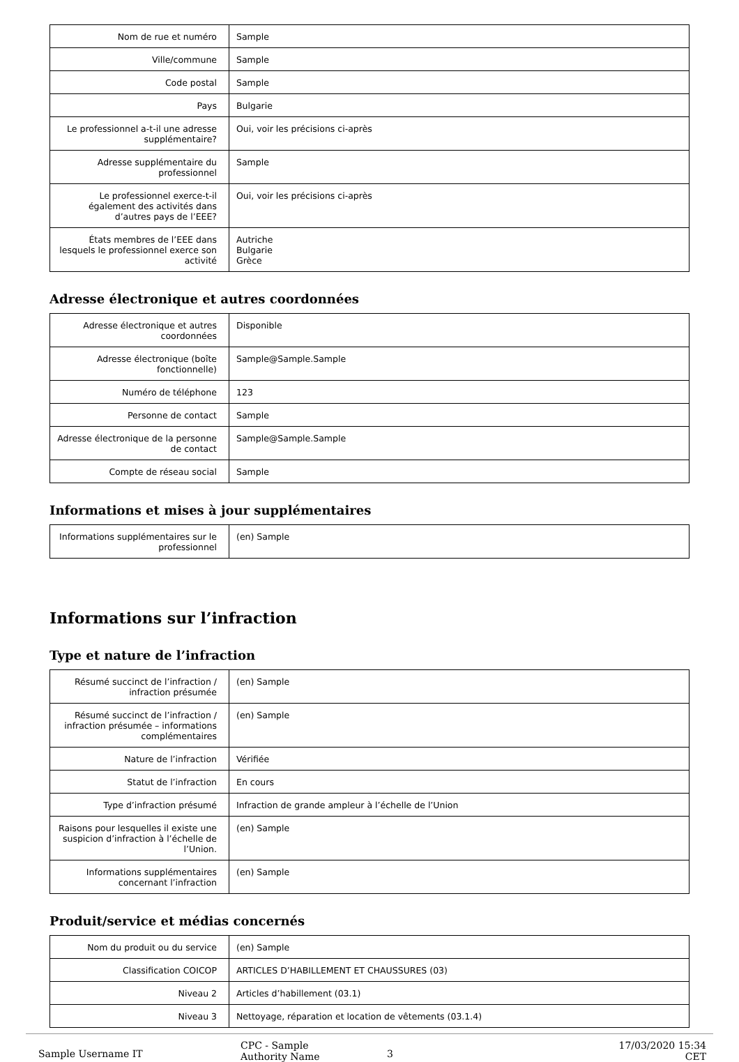| Nom de rue et numéro | Sample |
| Ville/commune | Sample |
| Code postal | Sample |
| Pays | Bulgarie |
| Le professionnel a-t-il une adresse supplémentaire? | Oui, voir les précisions ci-après |
| Adresse supplémentaire du professionnel | Sample |
| Le professionnel exerce-t-il également des activités dans d’autres pays de l’EEE? | Oui, voir les précisions ci-après |
| États membres de l’EEE dans lesquels le professionnel exerce son activité | Autriche Bulgarie Grèce |
Adresse électronique et autres coordonnées
| Adresse électronique et autres coordonnées | Disponible |
| Adresse électronique (boîte fonctionnelle) | Sample@Sample.Sample |
| Numéro de téléphone | 123 |
| Personne de contact | Sample |
| Adresse électronique de la personne de contact | Sample@Sample.Sample |
| Compte de réseau social | Sample |
Informations et mises à jour supplémentaires
| Informations supplémentaires sur le professionnel | (en) Sample |
Informations sur l’infraction
Type et nature de l’infraction
| Résumé succinct de l’infraction / infraction présumée | (en) Sample |
| Résumé succinct de l’infraction / infraction présumée – informations complémentaires | (en) Sample |
| Nature de l’infraction | Vérifiée |
| Statut de l’infraction | En cours |
| Type d’infraction présumé | Infraction de grande ampleur à l’échelle de l’Union |
| Raisons pour lesquelles il existe une suspicion d’infraction à l’échelle de l’Union. | (en) Sample |
| Informations supplémentaires concernant l’infraction | (en) Sample |
Produit/service et médias concernés
| Nom du produit ou du service | (en) Sample |
| Classification COICOP | ARTICLES D’HABILLEMENT ET CHAUSSURES (03) |
| Niveau 2 | Articles d’habillement (03.1) |
| Niveau 3 | Nettoyage, réparation et location de vêtements (03.1.4) |
Sample Username IT
CPC - Sample
Authority Name
3
17/03/2020 15:34 CET